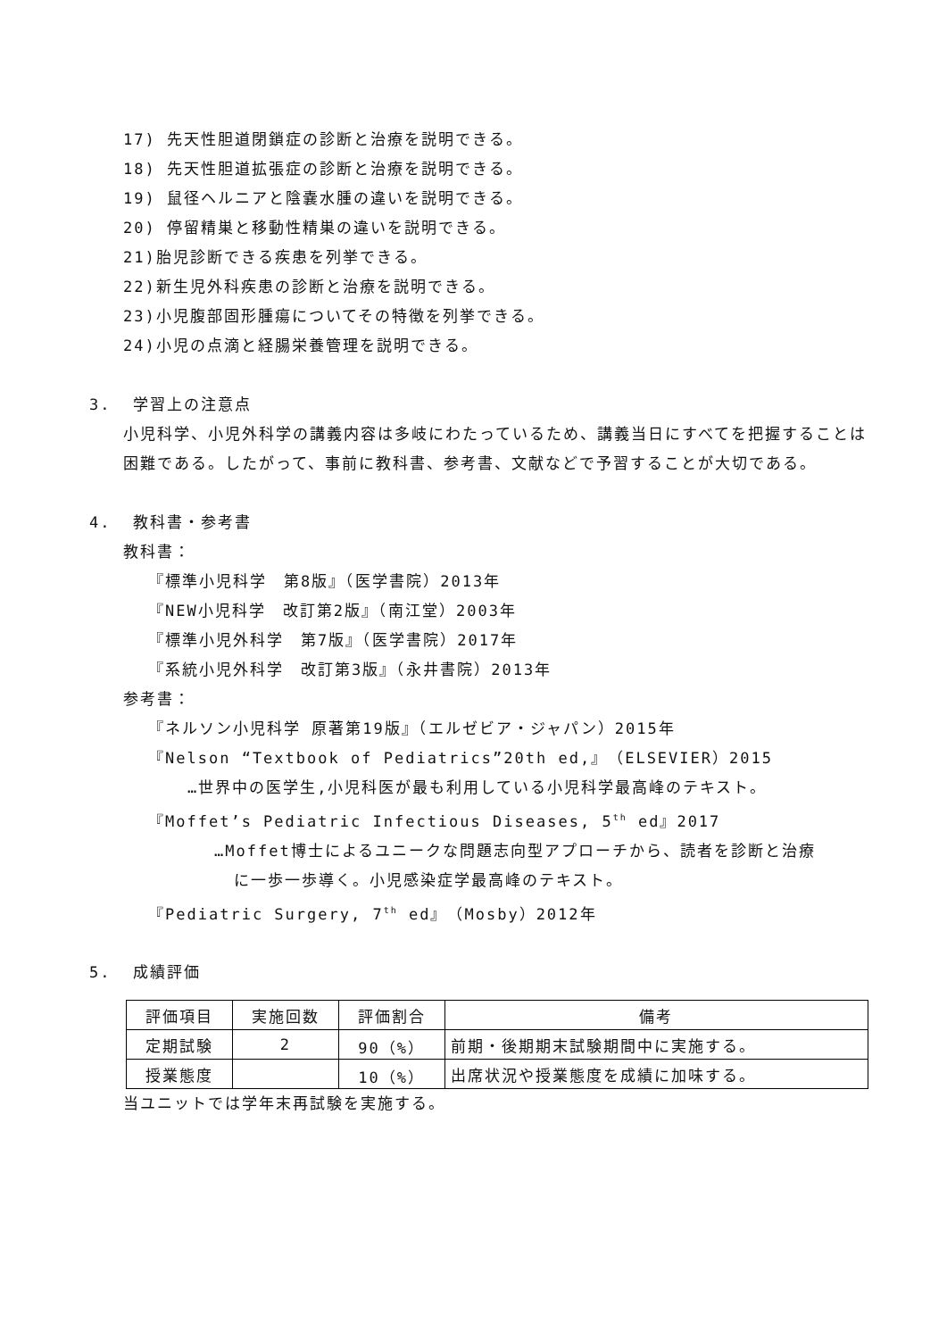17) 先天性胆道閉鎖症の診断と治療を説明できる。
18) 先天性胆道拡張症の診断と治療を説明できる。
19) 鼠径ヘルニアと陰嚢水腫の違いを説明できる。
20) 停留精巣と移動性精巣の違いを説明できる。
21)胎児診断できる疾患を列挙できる。
22)新生児外科疾患の診断と治療を説明できる。
23)小児腹部固形腫瘍についてその特徴を列挙できる。
24)小児の点滴と経腸栄養管理を説明できる。
3. 学習上の注意点
小児科学、小児外科学の講義内容は多岐にわたっているため、講義当日にすべてを把握することは困難である。したがって、事前に教科書、参考書、文献などで予習することが大切である。
4. 教科書・参考書
教科書：
『標準小児科学　第8版』（医学書院）2013年
『NEW小児科学　改訂第2版』（南江堂）2003年
『標準小児外科学　第7版』（医学書院）2017年
『系統小児外科学　改訂第3版』（永井書院）2013年
参考書：
『ネルソン小児科学 原著第19版』（エルゼビア・ジャパン）2015年
『Nelson “Textbook of Pediatrics”20th ed,』（ELSEVIER）2015
…世界中の医学生,小児科医が最も利用している小児科学最高峰のテキスト。
『Moffet’s Pediatric Infectious Diseases, 5<sup>th</sup> ed』2017
…Moffet博士によるユニークな問題志向型アプローチから、読者を診断と治療
に一歩一歩導く。小児感染症学最高峰のテキスト。
『Pediatric Surgery, 7<sup>th</sup> ed』（Mosby）2012年
5. 成績評価
| 評価項目 | 実施回数 | 評価割合 | 備考 |
| --- | --- | --- | --- |
| 定期試験 | 2 | 90（%） | 前期・後期期末試験期間中に実施する。 |
| 授業態度 | | 10（%） | 出席状況や授業態度を成績に加味する。 |
当ユニットでは学年末再試験を実施する。